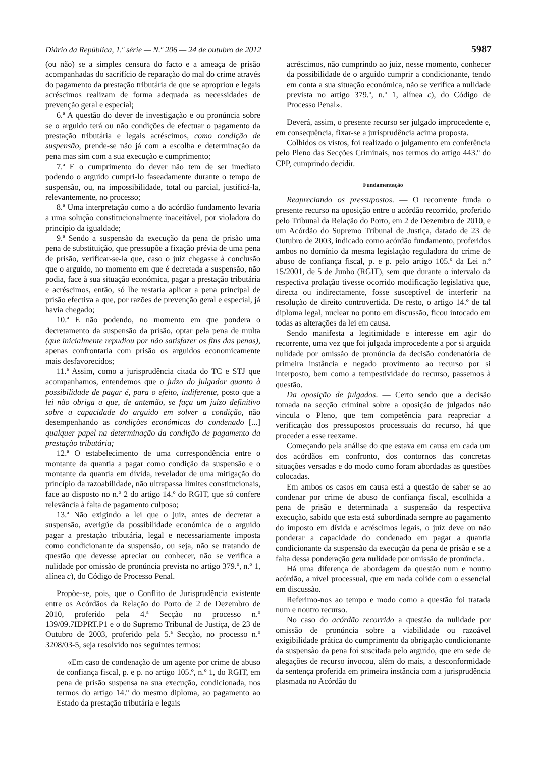Diário da República, 1.ª série — N.º 206 — 24 de outubro de 2012 5987
(ou não) se a simples censura do facto e a ameaça de prisão acompanhadas do sacrifício de reparação do mal do crime através do pagamento da prestação tributária de que se apropriou e legais acréscimos realizam de forma adequada as necessidades de prevenção geral e especial;
6.ª A questão do dever de investigação e ou pronúncia sobre se o arguido terá ou não condições de efectuar o pagamento da prestação tributária e legais acréscimos, como condição de suspensão, prende-se não já com a escolha e determinação da pena mas sim com a sua execução e cumprimento;
7.ª E o cumprimento do dever não tem de ser imediato podendo o arguido cumpri-lo faseadamente durante o tempo de suspensão, ou, na impossibilidade, total ou parcial, justificá-la, relevantemente, no processo;
8.ª Uma interpretação como a do acórdão fundamento levaria a uma solução constitucionalmente inaceitável, por violadora do princípio da igualdade;
9.ª Sendo a suspensão da execução da pena de prisão uma pena de substituição, que pressupõe a fixação prévia de uma pena de prisão, verificar-se-ia que, caso o juiz chegasse à conclusão que o arguido, no momento em que é decretada a suspensão, não podia, face à sua situação económica, pagar a prestação tributária e acréscimos, então, só lhe restaria aplicar a pena principal de prisão efectiva a que, por razões de prevenção geral e especial, já havia chegado;
10.ª E não podendo, no momento em que pondera o decretamento da suspensão da prisão, optar pela pena de multa (que inicialmente repudiou por não satisfazer os fins das penas), apenas confrontaria com prisão os arguidos economicamente mais desfavorecidos;
11.ª Assim, como a jurisprudência citada do TC e STJ que acompanhamos, entendemos que o juízo do julgador quanto à possibilidade de pagar é, para o efeito, indiferente, posto que a lei não obriga a que, de antemão, se faça um juízo definitivo sobre a capacidade do arguido em solver a condição, não desempenhando as condições económicas do condenado [...] qualquer papel na determinação da condição de pagamento da prestação tributária;
12.ª O estabelecimento de uma correspondência entre o montante da quantia a pagar como condição da suspensão e o montante da quantia em dívida, revelador de uma mitigação do princípio da razoabilidade, não ultrapassa limites constitucionais, face ao disposto no n.º 2 do artigo 14.º do RGIT, que só confere relevância à falta de pagamento culposo;
13.ª Não exigindo a lei que o juiz, antes de decretar a suspensão, averigúe da possibilidade económica de o arguido pagar a prestação tributária, legal e necessariamente imposta como condicionante da suspensão, ou seja, não se tratando de questão que devesse apreciar ou conhecer, não se verifica a nulidade por omissão de pronúncia prevista no artigo 379.º, n.º 1, alínea c), do Código de Processo Penal.
Propõe-se, pois, que o Conflito de Jurisprudência existente entre os Acórdãos da Relação do Porto de 2 de Dezembro de 2010, proferido pela 4.ª Secção no processo n.º 139/09.7IDPRT.P1 e o do Supremo Tribunal de Justiça, de 23 de Outubro de 2003, proferido pela 5.ª Secção, no processo n.º 3208/03-5, seja resolvido nos seguintes termos:
«Em caso de condenação de um agente por crime de abuso de confiança fiscal, p. e p. no artigo 105.º, n.º 1, do RGIT, em pena de prisão suspensa na sua execução, condicionada, nos termos do artigo 14.º do mesmo diploma, ao pagamento ao Estado da prestação tributária e legais
acréscimos, não cumprindo ao juiz, nesse momento, conhecer da possibilidade de o arguido cumprir a condicionante, tendo em conta a sua situação económica, não se verifica a nulidade prevista no artigo 379.º, n.º 1, alínea c), do Código de Processo Penal».
Deverá, assim, o presente recurso ser julgado improcedente e, em consequência, fixar-se a jurisprudência acima proposta.
Colhidos os vistos, foi realizado o julgamento em conferência pelo Pleno das Secções Criminais, nos termos do artigo 443.º do CPP, cumprindo decidir.
Fundamentação
Reapreciando os pressupostos. — O recorrente funda o presente recurso na oposição entre o acórdão recorrido, proferido pelo Tribunal da Relação do Porto, em 2 de Dezembro de 2010, e um Acórdão do Supremo Tribunal de Justiça, datado de 23 de Outubro de 2003, indicado como acórdão fundamento, proferidos ambos no domínio da mesma legislação reguladora do crime de abuso de confiança fiscal, p. e p. pelo artigo 105.º da Lei n.º 15/2001, de 5 de Junho (RGIT), sem que durante o intervalo da respectiva prolação tivesse ocorrido modificação legislativa que, directa ou indirectamente, fosse susceptível de interferir na resolução de direito controvertida. De resto, o artigo 14.º de tal diploma legal, nuclear no ponto em discussão, ficou intocado em todas as alterações da lei em causa.
Sendo manifesta a legitimidade e interesse em agir do recorrente, uma vez que foi julgada improcedente a por si arguida nulidade por omissão de pronúncia da decisão condenatória de primeira instância e negado provimento ao recurso por si interposto, bem como a tempestividade do recurso, passemos à questão.
Da oposição de julgados. — Certo sendo que a decisão tomada na secção criminal sobre a oposição de julgados não vincula o Pleno, que tem competência para reapreciar a verificação dos pressupostos processuais do recurso, há que proceder a esse reexame.
Começando pela análise do que estava em causa em cada um dos acórdãos em confronto, dos contornos das concretas situações versadas e do modo como foram abordadas as questões colocadas.
Em ambos os casos em causa está a questão de saber se ao condenar por crime de abuso de confiança fiscal, escolhida a pena de prisão e determinada a suspensão da respectiva execução, sabido que esta está subordinada sempre ao pagamento do imposto em dívida e acréscimos legais, o juiz deve ou não ponderar a capacidade do condenado em pagar a quantia condicionante da suspensão da execução da pena de prisão e se a falta dessa ponderação gera nulidade por omissão de pronúncia.
Há uma diferença de abordagem da questão num e noutro acórdão, a nível processual, que em nada colide com o essencial em discussão.
Referimo-nos ao tempo e modo como a questão foi tratada num e noutro recurso.
No caso do acórdão recorrido a questão da nulidade por omissão de pronúncia sobre a viabilidade ou razoável exigibilidade prática do cumprimento da obrigação condicionante da suspensão da pena foi suscitada pelo arguido, que em sede de alegações de recurso invocou, além do mais, a desconformidade da sentença proferida em primeira instância com a jurisprudência plasmada no Acórdão do